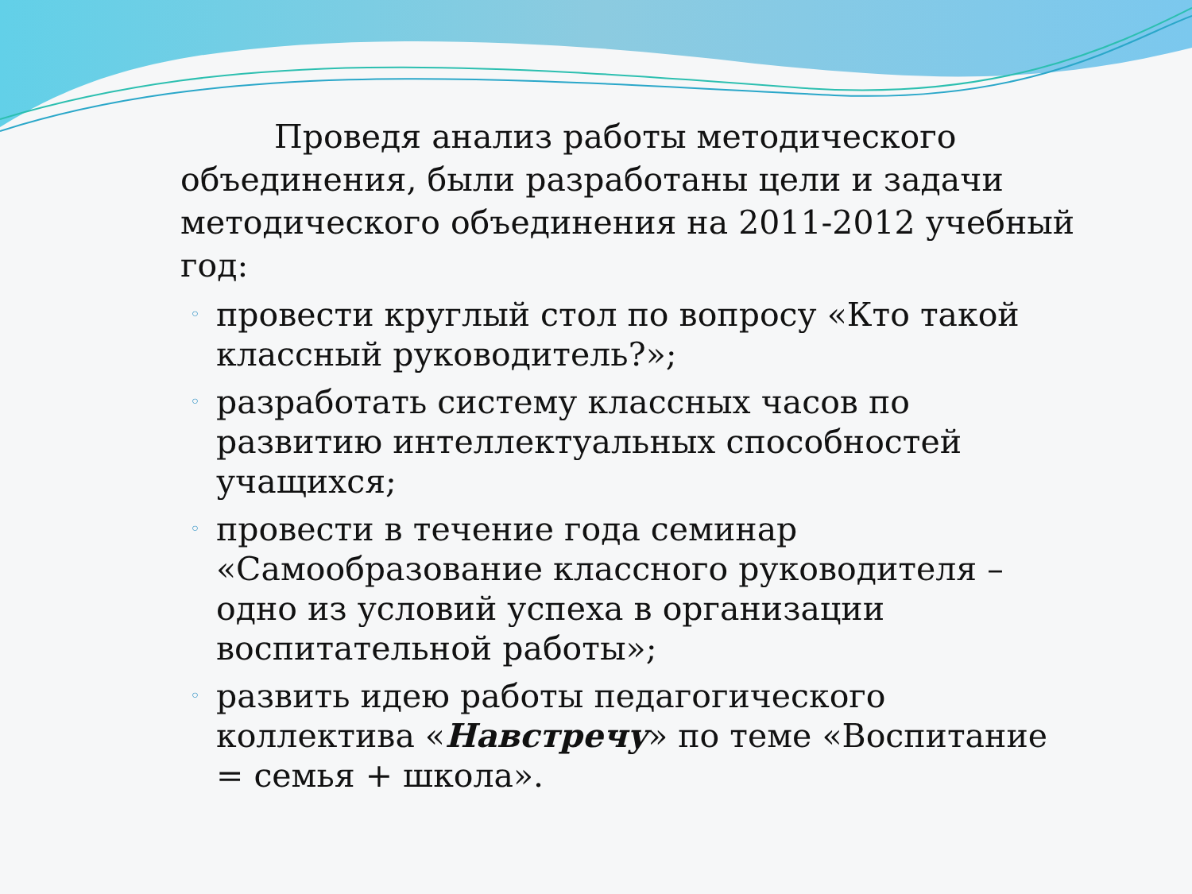Проведя анализ работы методического объединения, были разработаны цели и задачи методического объединения на 2011-2012 учебный год:
◦ провести круглый стол по вопросу «Кто такой классный руководитель?»;
◦ разработать систему классных часов по развитию интеллектуальных способностей учащихся;
◦ провести в течение года семинар «Самообразование классного руководителя – одно из условий успеха в организации воспитательной работы»;
◦ развить идею работы педагогического коллектива «Навстречу» по теме «Воспитание = семья + школа».